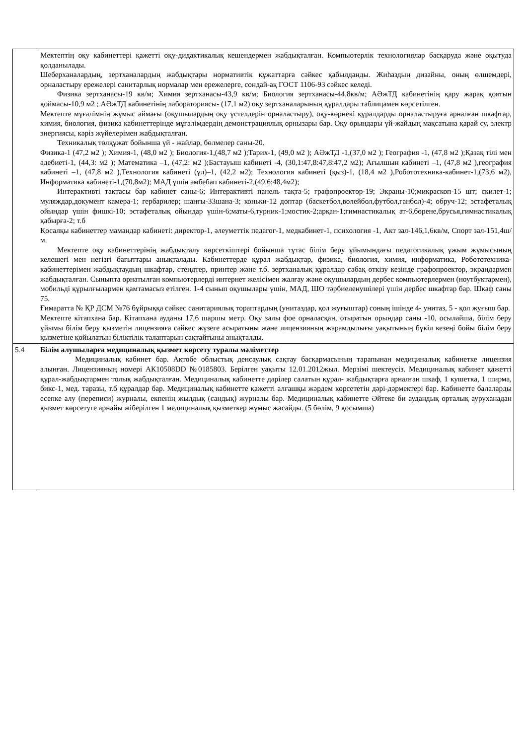| | Мектептің оқу кабинеттері қажетті оқу-дидактикалық кешендермен жабдықталған. Компьютерлік технологиялар басқаруда және оқытуда қолданылады. Шеберханалардың, зертханалардың жабдықтары нормативтік құжаттарға сәйкес қабылданды. Жиһаздың дизайны, оның өлшемдері, орналастыру ережелері санитарлық нормалар мен ережелерге, сондай-ақ ГОСТ 1106-93 сәйкес келеді. Физика зертханасы-19 кв/м; Химия зертханасы-43,9 кв/м; Биология зертханасы-44,8кв/м; АӘжТД кабинетінің қару жарақ қоятын қоймасы-10,9 м2 ; АӘжТД кабинетінің лабораториясы- (17,1 м2) оқу зертханаларының құралдары таблицамен көрсетілген. Мектепте мұғалімнің жұмыс аймағы (оқушылардың оқу үстелдерін орналастыру), оқу-көрнекі құралдарды орналастыруға арналған шкафтар, химия, биология, физика кабинеттерінде мұғалімдердің демонстрациялық орнызары бар. Оқу орындары үй-жайдың мақсатына қарай су, электр энергиясы, кәріз жүйелерімен жабдықталған. Техникалық төлқұжат бойынша үй - жайлар, бөлмелер саны-20. Физика-1 (47,2 м2 ); Химия-1, (48,0 м2 ); Биология-1,(48,7 м2 );Тарих-1, (49,0 м2 ); АӘжТД -1,(37,0 м2 ); География -1, (47,8 м2 );Қазақ тілі мен әдебиеті-1, (44,3: м2 ); Математика –1, (47,2: м2 );Бастауыш кабинеті -4, (30,1:47,8:47,8:47,2 м2); Ағылшын кабинеті –1, (47,8 м2 ),география кабинеті –1, (47,8 м2 ),Технология кабинеті (ұл)–1, (42,2 м2); Технология кабинеті (қыз)-1, (18,4 м2 ),Робототехника-кабинет-1,(73,6 м2), Информатика кабинеті-1,(70,8м2); МАД үшін әмбебап кабинеті-2,(49,6:48,4м2); Интерактивті тақтасы бар кабинет саны-6; Интерактивті панель тақта-5; графопроектор-19; Экраны-10;микраскоп-15 шт; скилет-1; муляждар,документ камера-1; гербарилер; шаңғы-33шана-3; коньки-12 доптар (баскетбол,волейбол,футбол,ганбол)-4; обруч-12; эстафеталық ойындар үшін фишкі-10; эстафеталық ойындар үшін-6;маты-6,турник-1;мостик-2;арқан-1;гимнастикалық ат-6,бөрене,брусья,гимнастикалық қабырға-2; т.б Қосалқы кабинеттер мамандар кабинеті: директор-1, әлеуметтік педагог-1, медкабинет-1, психология -1, Акт зал-146,1,6кв/м, Спорт зал-151,4ш/м. Мектепте оқу кабинеттерінің жабдықталу көрсеткіштері бойынша тұтас білім беру ұйымындағы педагогикалық ұжым жұмысының келешегі мен негізгі бағыттары анықталады. Кабинеттерде құрал жабдықтар, физика, биология, химия, информатика, Робототехника-кабинеттерімен жабдықтаудың шкафтар, стендтер, принтер және т.б. зертханалық құралдар сабақ өткізу кезінде графопроектор, экрандармен жабдықталған. Сыныпта орнатылған компьютерлерді интернет желісімен жалғау және оқушылардың дербес компьютерлермен (ноутбуктармен), мобильді құрылғылармен қамтамасыз етілген. 1-4 сынып оқушылары үшін, МАД, ШО тәрбиеленушілері үшін дербес шкафтар бар. Шкаф саны 75. Ғимаратта № ҚР ДСМ №76 бұйрыққа сәйкес санитариялық тораптардың (унитаздар, қол жуғыштар) соның ішінде 4- унитаз, 5 - қол жуғыш бар. Мектепте кітапхана бар. Кітапхана ауданы 17,6 шаршы метр. Оқу залы фое орналасқан, отыратын орындар саны -10, осылайша, білім беру ұйымы білім беру қызметін лицензияға сәйкес жүзеге асыратыны және лицензияның жарамдылығы уақытының бүкіл кезеңі бойы білім беру қызметіне қойылатын біліктілік талаптарын сақтайтыны анықталды. |
| 5.4 | Білім алушыларға медициналық қызмет көрсету туралы мәліметтер Медициналық кабинет бар. Ақтобе облыстық денсаулық сақтау басқармасының тарапынан медициналық кабинетке лицензия алынған. Лицензияның номері АК10508DD №0185803. Берілген уақыты 12.01.2012жыл. Мерзімі шектеусіз. Медициналық кабинет қажетті құрал-жабдықтармен толық жабдықталған. Медициналық кабинетте дәрілер салатын құрал- жабдықтарға арналған шкаф, 1 кушетка, 1 ширма, бикс-1, мед. таразы, т.б құралдар бар. Медициналық кабинетте қажетті алғашқы жәрдем көрсететін дәрі-дәрмектері бар. Кабинетте балаларды есепке алу (переписи) журналы, екпенің жылдық (сандық) журналы бар. Медициналық кабинетте Әйтеке би аудандық орталық ауруханадан қызмет көрсетуге арнайы жіберілген 1 медициналық қызметкер жұмыс жасайды. (5 бөлім, 9 қосымша) |